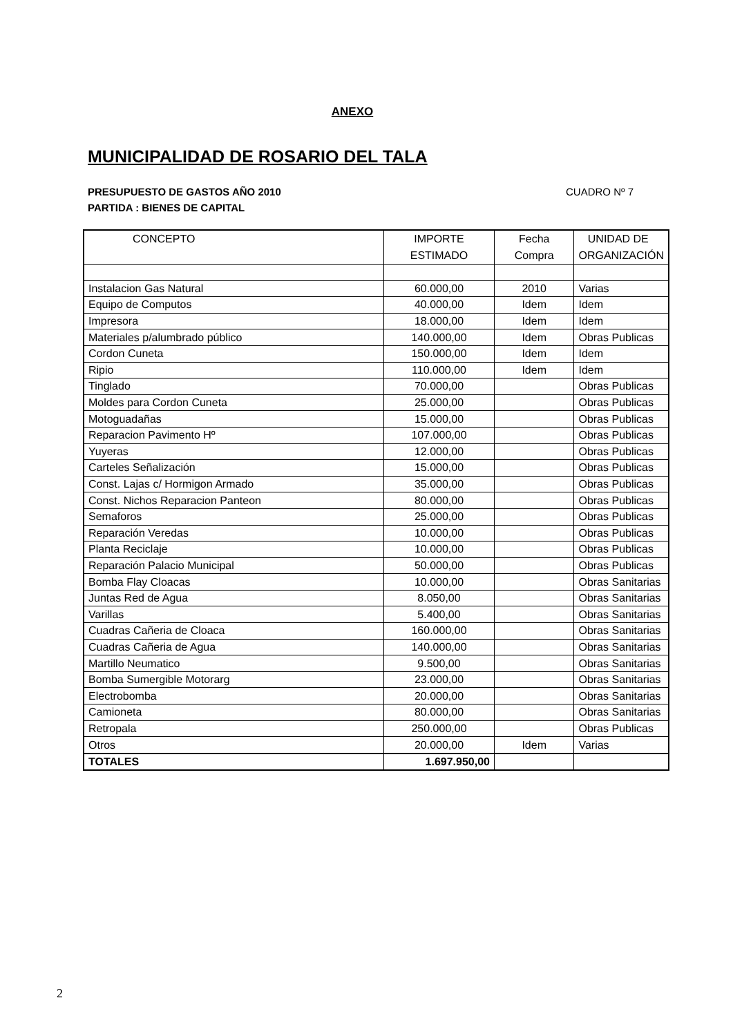ANEXO
MUNICIPALIDAD DE ROSARIO DEL TALA
CUADRO Nº 7 PRESUPUESTO DE GASTOS AÑO 2010
PARTIDA : BIENES DE CAPITAL
| CONCEPTO | IMPORTE ESTIMADO | Fecha Compra | UNIDAD DE ORGANIZACIÓN |
| --- | --- | --- | --- |
| Instalacion Gas Natural | 60.000,00 | 2010 | Varias |
| Equipo de Computos | 40.000,00 | Idem | Idem |
| Impresora | 18.000,00 | Idem | Idem |
| Materiales p/alumbrado público | 140.000,00 | Idem | Obras Publicas |
| Cordon Cuneta | 150.000,00 | Idem | Idem |
| Ripio | 110.000,00 | Idem | Idem |
| Tinglado | 70.000,00 | | Obras Publicas |
| Moldes para Cordon Cuneta | 25.000,00 | | Obras Publicas |
| Motoguadañas | 15.000,00 | | Obras Publicas |
| Reparacion Pavimento Hº | 107.000,00 | | Obras Publicas |
| Yuyeras | 12.000,00 | | Obras Publicas |
| Carteles Señalización | 15.000,00 | | Obras Publicas |
| Const. Lajas c/ Hormigon Armado | 35.000,00 | | Obras Publicas |
| Const. Nichos Reparacion Panteon | 80.000,00 | | Obras Publicas |
| Semaforos | 25.000,00 | | Obras Publicas |
| Reparación Veredas | 10.000,00 | | Obras Publicas |
| Planta Reciclaje | 10.000,00 | | Obras Publicas |
| Reparación Palacio Municipal | 50.000,00 | | Obras Publicas |
| Bomba Flay Cloacas | 10.000,00 | | Obras Sanitarias |
| Juntas Red de Agua | 8.050,00 | | Obras Sanitarias |
| Varillas | 5.400,00 | | Obras Sanitarias |
| Cuadras Cañeria de Cloaca | 160.000,00 | | Obras Sanitarias |
| Cuadras Cañeria de Agua | 140.000,00 | | Obras Sanitarias |
| Martillo Neumatico | 9.500,00 | | Obras Sanitarias |
| Bomba Sumergible Motorarg | 23.000,00 | | Obras Sanitarias |
| Electrobomba | 20.000,00 | | Obras Sanitarias |
| Camioneta | 80.000,00 | | Obras Sanitarias |
| Retropala | 250.000,00 | | Obras Publicas |
| Otros | 20.000,00 | Idem | Varias |
| TOTALES | 1.697.950,00 | | |
2